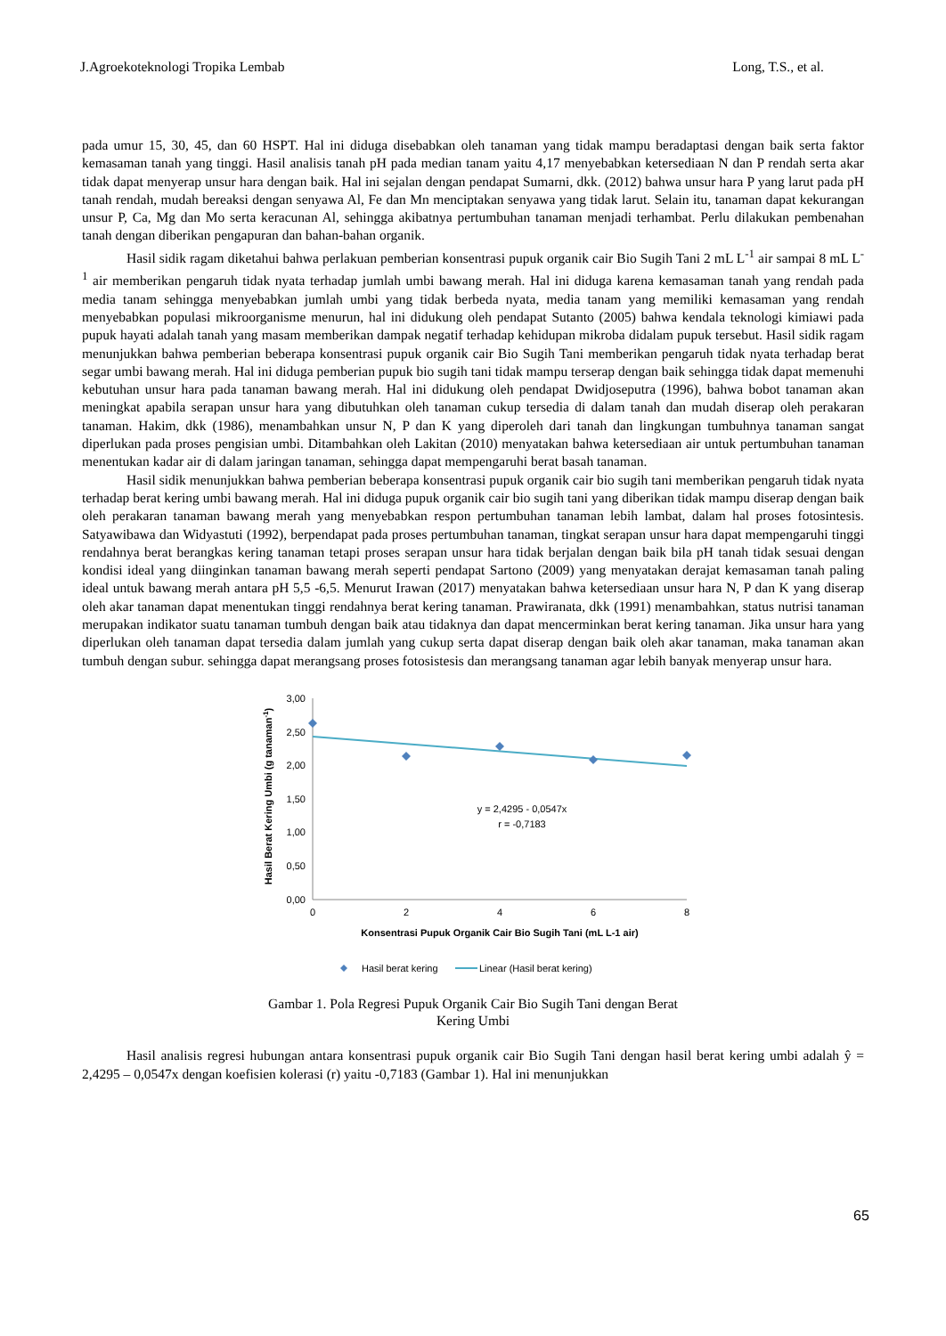J.Agroekoteknologi Tropika Lembab Long, T.S., et al.
pada umur 15, 30, 45, dan 60 HSPT. Hal ini diduga disebabkan oleh tanaman yang tidak mampu beradaptasi dengan baik serta faktor kemasaman tanah yang tinggi. Hasil analisis tanah pH pada median tanam yaitu 4,17 menyebabkan ketersediaan N dan P rendah serta akar tidak dapat menyerap unsur hara dengan baik. Hal ini sejalan dengan pendapat Sumarni, dkk. (2012) bahwa unsur hara P yang larut pada pH tanah rendah, mudah bereaksi dengan senyawa Al, Fe dan Mn menciptakan senyawa yang tidak larut. Selain itu, tanaman dapat kekurangan unsur P, Ca, Mg dan Mo serta keracunan Al, sehingga akibatnya pertumbuhan tanaman menjadi terhambat. Perlu dilakukan pembenahan tanah dengan diberikan pengapuran dan bahan-bahan organik.
Hasil sidik ragam diketahui bahwa perlakuan pemberian konsentrasi pupuk organik cair Bio Sugih Tani 2 mL L<sup>-1</sup> air sampai 8 mL L<sup>-1</sup> air memberikan pengaruh tidak nyata terhadap jumlah umbi bawang merah. Hal ini diduga karena kemasaman tanah yang rendah pada media tanam sehingga menyebabkan jumlah umbi yang tidak berbeda nyata, media tanam yang memiliki kemasaman yang rendah menyebabkan populasi mikroorganisme menurun, hal ini didukung oleh pendapat Sutanto (2005) bahwa kendala teknologi kimiawi pada pupuk hayati adalah tanah yang masam memberikan dampak negatif terhadap kehidupan mikroba didalam pupuk tersebut. Hasil sidik ragam menunjukkan bahwa pemberian beberapa konsentrasi pupuk organik cair Bio Sugih Tani memberikan pengaruh tidak nyata terhadap berat segar umbi bawang merah. Hal ini diduga pemberian pupuk bio sugih tani tidak mampu terserap dengan baik sehingga tidak dapat memenuhi kebutuhan unsur hara pada tanaman bawang merah. Hal ini didukung oleh pendapat Dwidjoseputra (1996), bahwa bobot tanaman akan meningkat apabila serapan unsur hara yang dibutuhkan oleh tanaman cukup tersedia di dalam tanah dan mudah diserap oleh perakaran tanaman. Hakim, dkk (1986), menambahkan unsur N, P dan K yang diperoleh dari tanah dan lingkungan tumbuhnya tanaman sangat diperlukan pada proses pengisian umbi. Ditambahkan oleh Lakitan (2010) menyatakan bahwa ketersediaan air untuk pertumbuhan tanaman menentukan kadar air di dalam jaringan tanaman, sehingga dapat mempengaruhi berat basah tanaman.
Hasil sidik menunjukkan bahwa pemberian beberapa konsentrasi pupuk organik cair bio sugih tani memberikan pengaruh tidak nyata terhadap berat kering umbi bawang merah. Hal ini diduga pupuk organik cair bio sugih tani yang diberikan tidak mampu diserap dengan baik oleh perakaran tanaman bawang merah yang menyebabkan respon pertumbuhan tanaman lebih lambat, dalam hal proses fotosintesis. Satyawibawa dan Widyastuti (1992), berpendapat pada proses pertumbuhan tanaman, tingkat serapan unsur hara dapat mempengaruhi tinggi rendahnya berat berangkas kering tanaman tetapi proses serapan unsur hara tidak berjalan dengan baik bila pH tanah tidak sesuai dengan kondisi ideal yang diinginkan tanaman bawang merah seperti pendapat Sartono (2009) yang menyatakan derajat kemasaman tanah paling ideal untuk bawang merah antara pH 5,5 -6,5. Menurut Irawan (2017) menyatakan bahwa ketersediaan unsur hara N, P dan K yang diserap oleh akar tanaman dapat menentukan tinggi rendahnya berat kering tanaman. Prawiranata, dkk (1991) menambahkan, status nutrisi tanaman merupakan indikator suatu tanaman tumbuh dengan baik atau tidaknya dan dapat mencerminkan berat kering tanaman. Jika unsur hara yang diperlukan oleh tanaman dapat tersedia dalam jumlah yang cukup serta dapat diserap dengan baik oleh akar tanaman, maka tanaman akan tumbuh dengan subur. sehingga dapat merangsang proses fotosistesis dan merangsang tanaman agar lebih banyak menyerap unsur hara.
Hasil Berat Kering Umbi (g tanaman-1)
3,00
2,50
2,00
1,50
1,00
0,50
0,00
0
2
4
6
8
y = 2,4295 - 0,0547x
r = -0,7183
Konsentrasi Pupuk Organik Cair Bio Sugih Tani (mL L-1 air)
Hasil berat kering
Linear (Hasil berat kering)
Gambar 1. Pola Regresi Pupuk Organik Cair Bio Sugih Tani dengan Berat
Kering Umbi
Hasil analisis regresi hubungan antara konsentrasi pupuk organik cair Bio Sugih Tani dengan hasil berat kering umbi adalah ŷ = 2,4295 – 0,0547x dengan koefisien kolerasi (r) yaitu -0,7183 (Gambar 1). Hal ini menunjukkan
65